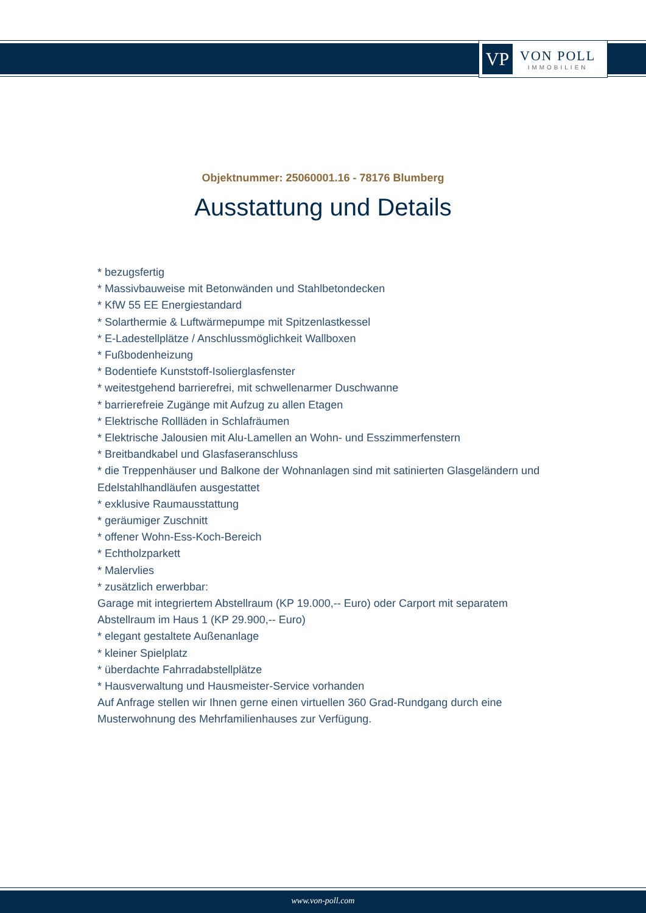VP
VON POLL
IMMOBILIEN
Objektnummer: 25060001.16 - 78176 Blumberg
Ausstattung und Details
* bezugsfertig
* Massivbauweise mit Betonwänden und Stahlbetondecken
* KfW 55 EE Energiestandard
* Solarthermie & Luftwärmepumpe mit Spitzenlastkessel
* E-Ladestellplätze / Anschlussmöglichkeit Wallboxen
* Fußbodenheizung
* Bodentiefe Kunststoff-Isolierglasfenster
* weitestgehend barrierefrei, mit schwellenarmer Duschwanne
* barrierefreie Zugänge mit Aufzug zu allen Etagen
* Elektrische Rollläden in Schlafräumen
* Elektrische Jalousien mit Alu-Lamellen an Wohn- und Esszimmerfenstern
* Breitbandkabel und Glasfaseranschluss
* die Treppenhäuser und Balkone der Wohnanlagen sind mit satinierten Glasgeländern und Edelstahlhandläufen ausgestattet
* exklusive Raumausstattung
* geräumiger Zuschnitt
* offener Wohn-Ess-Koch-Bereich
* Echtholzparkett
* Malervlies
* zusätzlich erwerbbar:
Garage mit integriertem Abstellraum (KP 19.000,-- Euro) oder Carport mit separatem Abstellraum im Haus 1 (KP 29.900,-- Euro)
* elegant gestaltete Außenanlage
* kleiner Spielplatz
* überdachte Fahrradabstellplätze
* Hausverwaltung und Hausmeister-Service vorhanden
Auf Anfrage stellen wir Ihnen gerne einen virtuellen 360 Grad-Rundgang durch eine Musterwohnung des Mehrfamilienhauses zur Verfügung.
www.von-poll.com